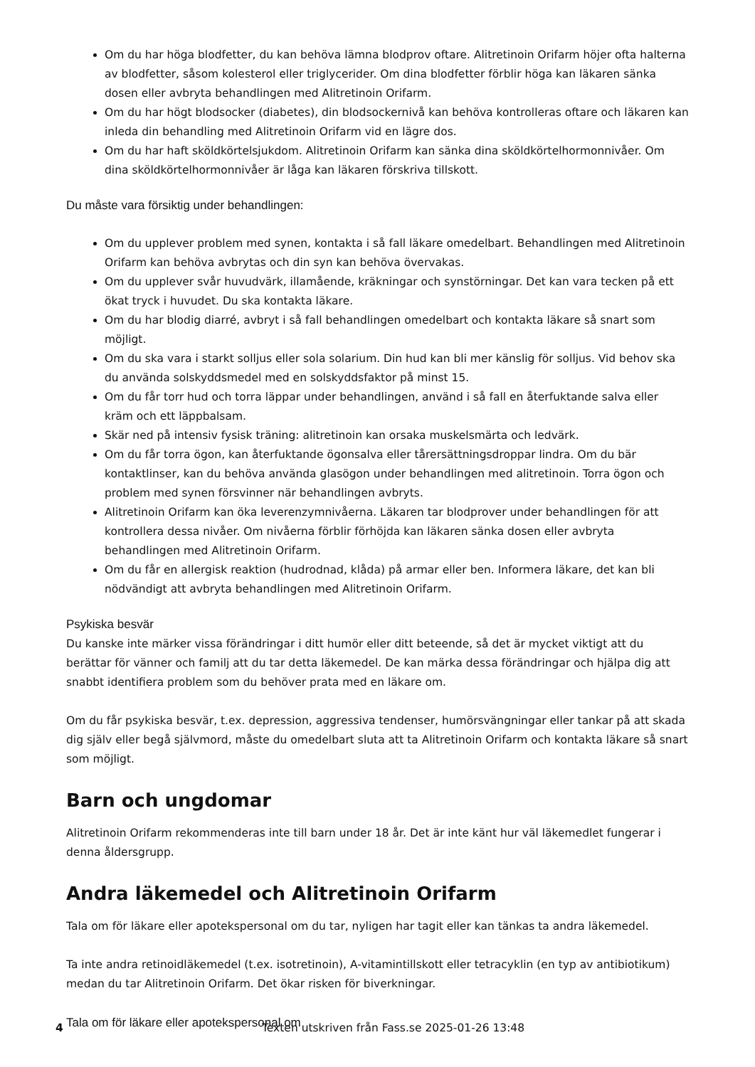Om du har höga blodfetter, du kan behöva lämna blodprov oftare. Alitretinoin Orifarm höjer ofta halterna av blodfetter, såsom kolesterol eller triglycerider. Om dina blodfetter förblir höga kan läkaren sänka dosen eller avbryta behandlingen med Alitretinoin Orifarm.
Om du har högt blodsocker (diabetes), din blodsockernivå kan behöva kontrolleras oftare och läkaren kan inleda din behandling med Alitretinoin Orifarm vid en lägre dos.
Om du har haft sköldkörtelsjukdom. Alitretinoin Orifarm kan sänka dina sköldkörtelhormonnivåer. Om dina sköldkörtelhormonnivåer är låga kan läkaren förskriva tillskott.
Du måste vara försiktig under behandlingen:
Om du upplever problem med synen, kontakta i så fall läkare omedelbart. Behandlingen med Alitretinoin Orifarm kan behöva avbrytas och din syn kan behöva övervakas.
Om du upplever svår huvudvärk, illamående, kräkningar och synstörningar. Det kan vara tecken på ett ökat tryck i huvudet. Du ska kontakta läkare.
Om du har blodig diarré, avbryt i så fall behandlingen omedelbart och kontakta läkare så snart som möjligt.
Om du ska vara i starkt solljus eller sola solarium. Din hud kan bli mer känslig för solljus. Vid behov ska du använda solskyddsmedel med en solskyddsfaktor på minst 15.
Om du får torr hud och torra läppar under behandlingen, använd i så fall en återfuktande salva eller kräm och ett läppbalsam.
Skär ned på intensiv fysisk träning: alitretinoin kan orsaka muskelsmärta och ledvärk.
Om du får torra ögon, kan återfuktande ögonsalva eller tårersättningsdroppar lindra. Om du bär kontaktlinser, kan du behöva använda glasögon under behandlingen med alitretinoin. Torra ögon och problem med synen försvinner när behandlingen avbryts.
Alitretinoin Orifarm kan öka leverenzymnivåerna. Läkaren tar blodprover under behandlingen för att kontrollera dessa nivåer. Om nivåerna förblir förhöjda kan läkaren sänka dosen eller avbryta behandlingen med Alitretinoin Orifarm.
Om du får en allergisk reaktion (hudrodnad, klåda) på armar eller ben. Informera läkare, det kan bli nödvändigt att avbryta behandlingen med Alitretinoin Orifarm.
Psykiska besvär
Du kanske inte märker vissa förändringar i ditt humör eller ditt beteende, så det är mycket viktigt att du berättar för vänner och familj att du tar detta läkemedel. De kan märka dessa förändringar och hjälpa dig att snabbt identifiera problem som du behöver prata med en läkare om.
Om du får psykiska besvär, t.ex. depression, aggressiva tendenser, humörsvängningar eller tankar på att skada dig själv eller begå självmord, måste du omedelbart sluta att ta Alitretinoin Orifarm och kontakta läkare så snart som möjligt.
Barn och ungdomar
Alitretinoin Orifarm rekommenderas inte till barn under 18 år. Det är inte känt hur väl läkemedlet fungerar i denna åldersgrupp.
Andra läkemedel och Alitretinoin Orifarm
Tala om för läkare eller apotekspersonal om du tar, nyligen har tagit eller kan tänkas ta andra läkemedel.
Ta inte andra retinoidläkemedel (t.ex. isotretinoin), A-vitamintillskott eller tetracyklin (en typ av antibiotikum) medan du tar Alitretinoin Orifarm. Det ökar risken för biverkningar.
Tala om för läkare eller apotekspersonal om
4 Texten utskriven från Fass.se 2025-01-26 13:48